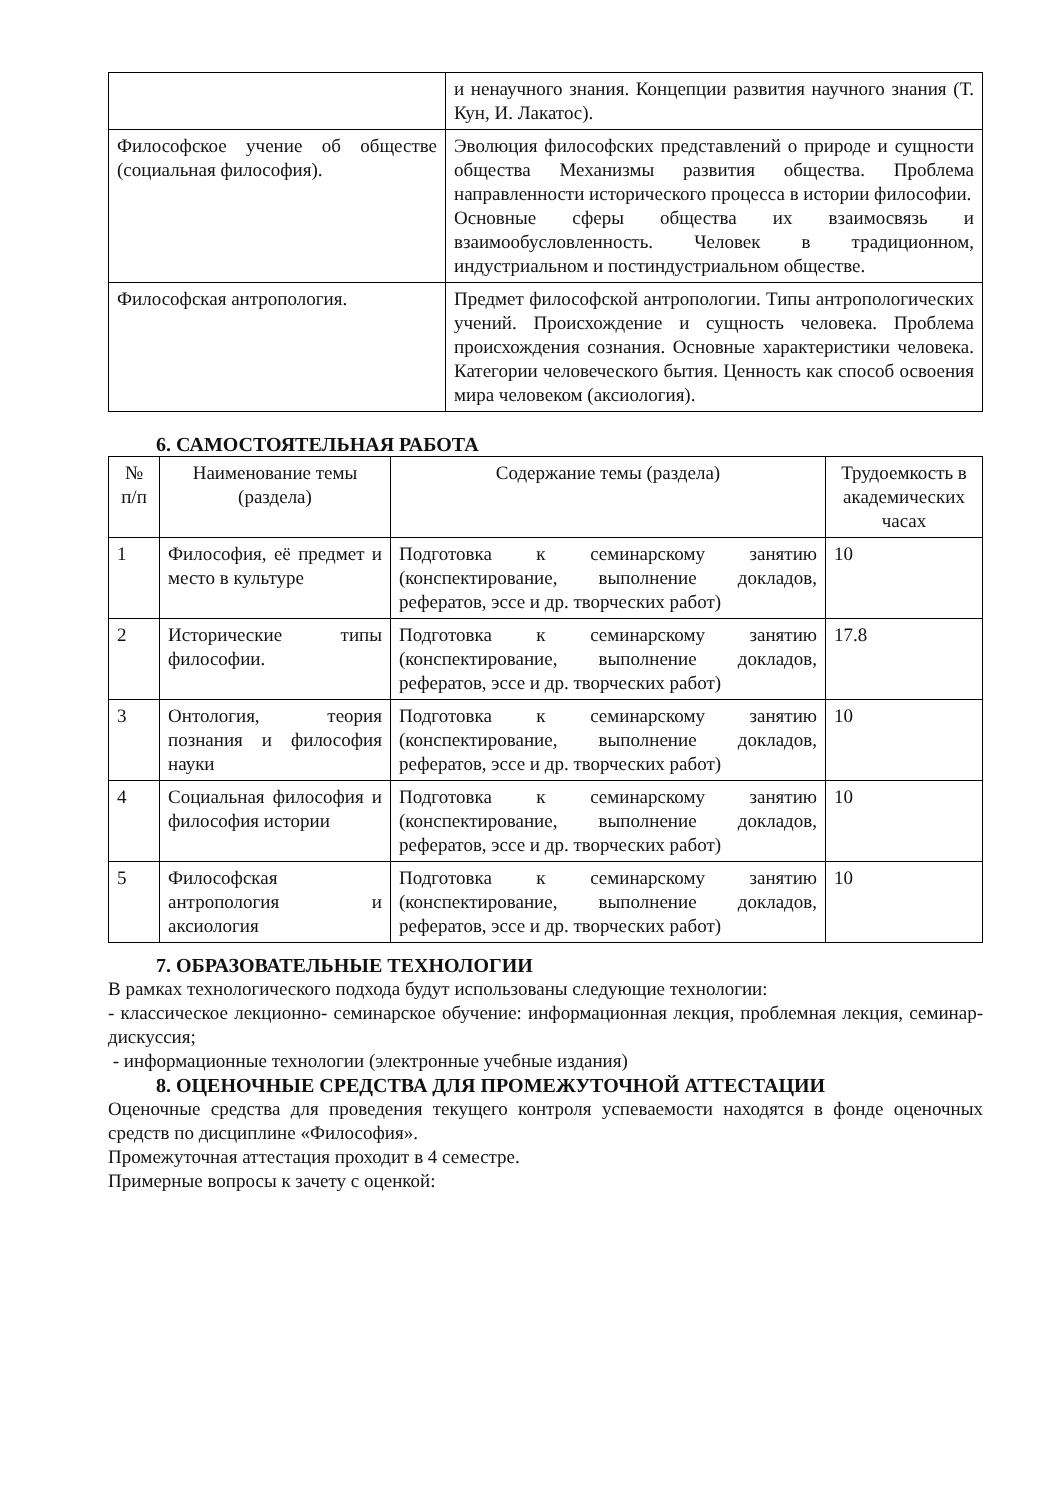| | и ненаучного знания. Концепции развития научного знания (Т. Кун, И. Лакатос). |
| Философское учение об обществе (социальная философия). | Эволюция философских представлений о природе и сущности общества Механизмы развития общества. Проблема направленности исторического процесса в истории философии. Основные сферы общества их взаимосвязь и взаимообусловленность. Человек в традиционном, индустриальном и постиндустриальном обществе. |
| Философская антропология. | Предмет философской антропологии. Типы антропологических учений. Происхождение и сущность человека. Проблема происхождения сознания. Основные характеристики человека. Категории человеческого бытия. Ценность как способ освоения мира человеком (аксиология). |
6. САМОСТОЯТЕЛЬНАЯ РАБОТА
| № п/п | Наименование темы (раздела) | Содержание темы (раздела) | Трудоемкость в академических часах |
| 1 | Философия, её предмет и место в культуре | Подготовка к семинарскому занятию (конспектирование, выполнение докладов, рефератов, эссе и др. творческих работ) | 10 |
| 2 | Исторические типы философии. | Подготовка к семинарскому занятию (конспектирование, выполнение докладов, рефератов, эссе и др. творческих работ) | 17.8 |
| 3 | Онтология, теория познания и философия науки | Подготовка к семинарскому занятию (конспектирование, выполнение докладов, рефератов, эссе и др. творческих работ) | 10 |
| 4 | Социальная философия и философия истории | Подготовка к семинарскому занятию (конспектирование, выполнение докладов, рефератов, эссе и др. творческих работ) | 10 |
| 5 | Философская антропология и аксиология | Подготовка к семинарскому занятию (конспектирование, выполнение докладов, рефератов, эссе и др. творческих работ) | 10 |
7. ОБРАЗОВАТЕЛЬНЫЕ ТЕХНОЛОГИИ
В рамках технологического подхода будут использованы следующие технологии:
- классическое лекционно- семинарское обучение: информационная лекция, проблемная лекция, семинар-дискуссия;
- информационные технологии (электронные учебные издания)
8. ОЦЕНОЧНЫЕ СРЕДСТВА ДЛЯ ПРОМЕЖУТОЧНОЙ АТТЕСТАЦИИ
Оценочные средства для проведения текущего контроля успеваемости находятся в фонде оценочных средств по дисциплине «Философия».
Промежуточная аттестация проходит в 4 семестре.
Примерные вопросы к зачету с оценкой: